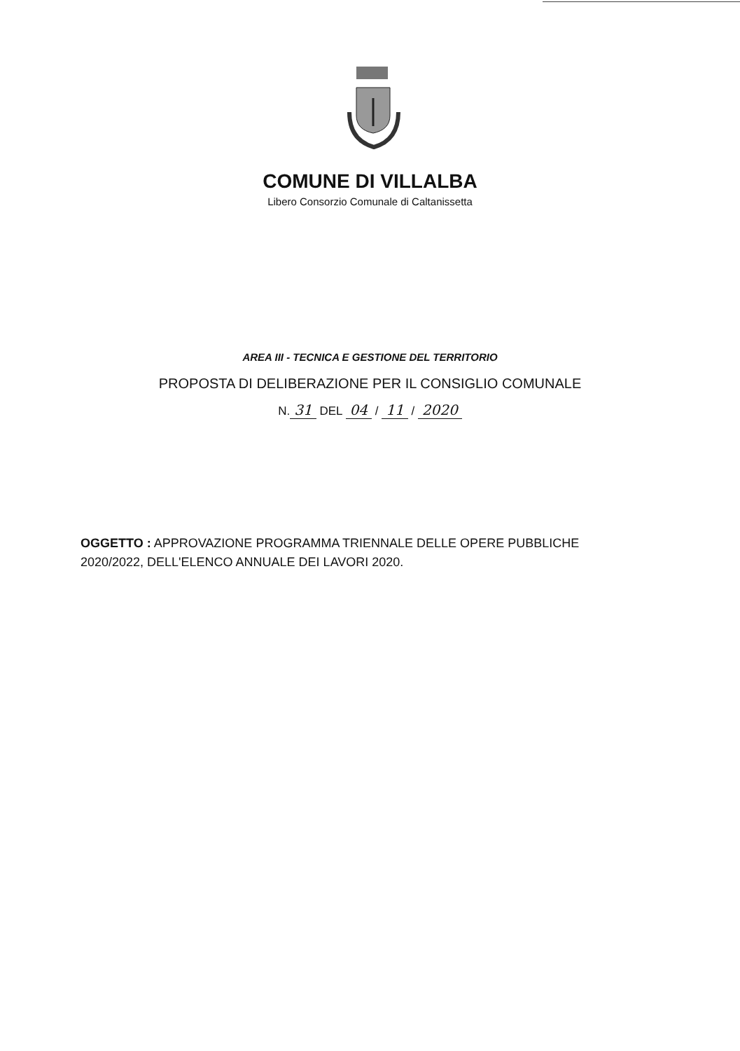COMUNE DI VILLALBA
Libero Consorzio Comunale di Caltanissetta
AREA III - TECNICA E GESTIONE DEL TERRITORIO
PROPOSTA DI DELIBERAZIONE PER IL CONSIGLIO COMUNALE
N. 31 DEL 04 / 11 / 2020
OGGETTO : APPROVAZIONE PROGRAMMA TRIENNALE DELLE OPERE PUBBLICHE 2020/2022, DELL'ELENCO ANNUALE DEI LAVORI 2020.